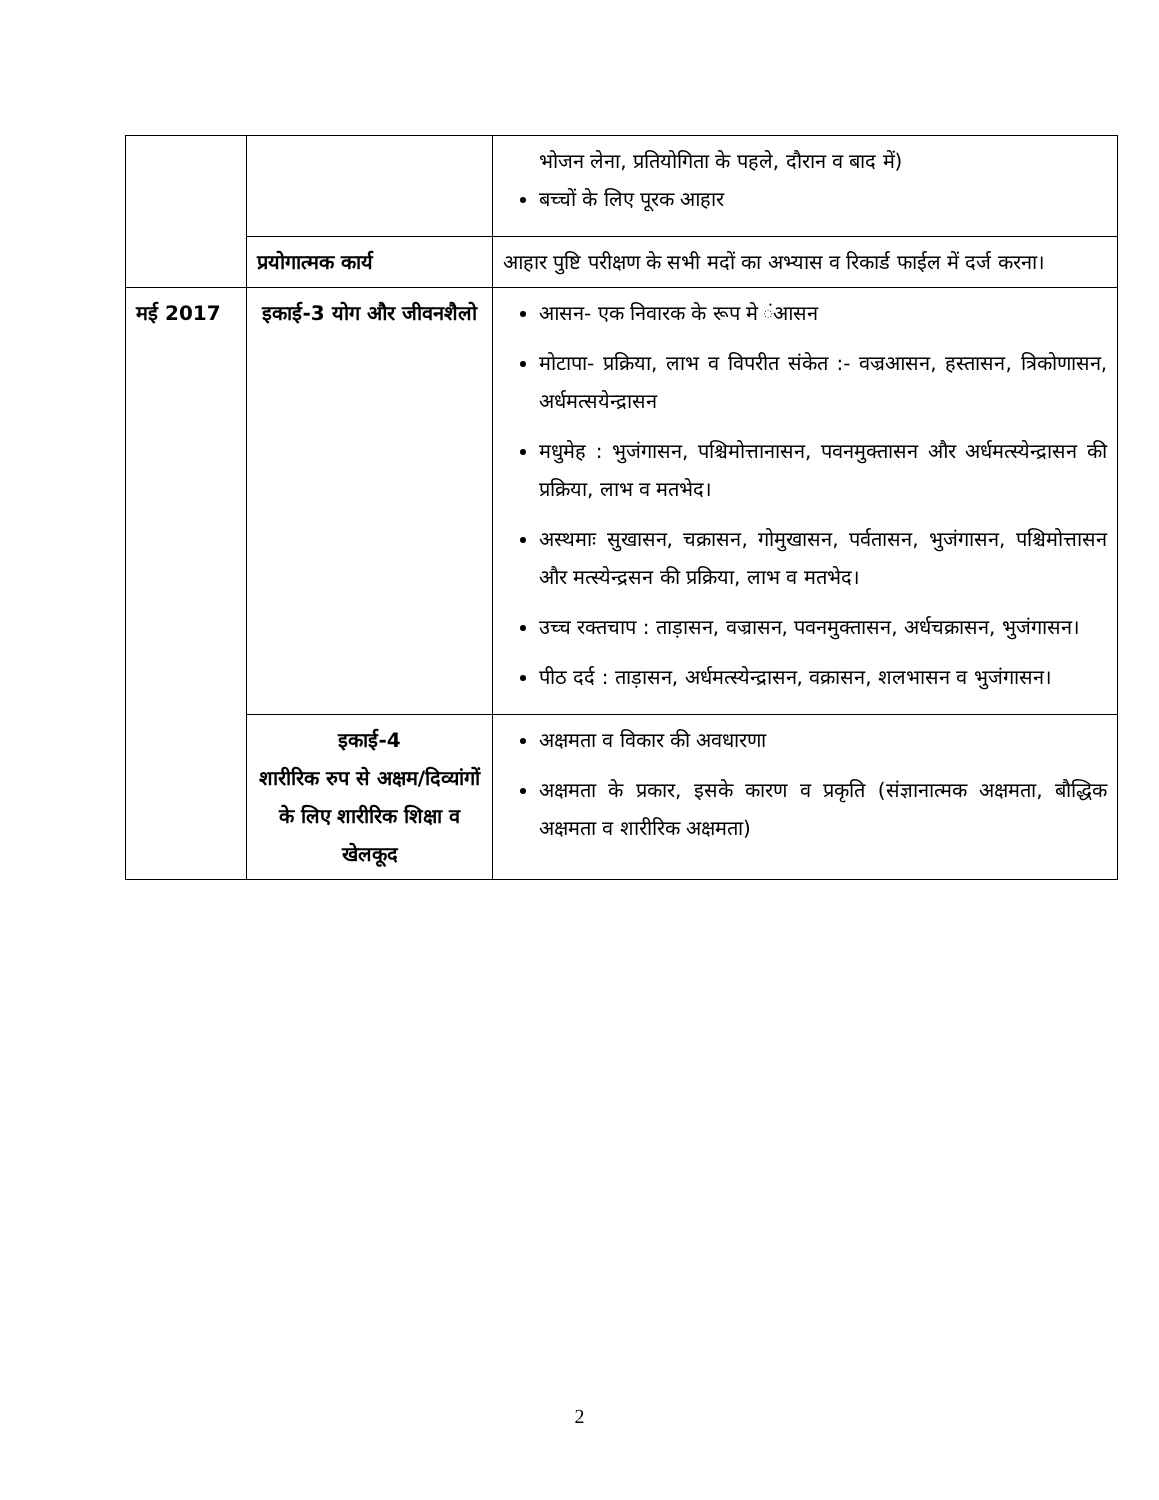| | | भोजन लेना, प्रतियोगिता के पहले, दौरान व बाद में) बच्चों के लिए पूरक आहार |
| | प्रयोगात्मक कार्य | आहार पुष्टि परीक्षण के सभी मदों का अभ्यास व रिकार्ड फाईल में दर्ज करना। |
| मई 2017 | इकाई-3 योग और जीवनशैलो | आसन- एक निवारक के रूप मे ंआसन मोटापा- प्रक्रिया, लाभ व विपरीत संकेत :- वज्रआसन, हस्तासन, त्रिकोणासन, अर्धमत्सयेन्द्रासन मधुमेह : भुजंगासन, पश्चिमोत्तानासन, पवनमुक्तासन और अर्धमत्स्येन्द्रासन की प्रक्रिया, लाभ व मतभेद। अस्थमाः सुखासन, चक्रासन, गोमुखासन, पर्वतासन, भुजंगासन, पश्चिमोत्तासन और मत्स्येन्द्रसन की प्रक्रिया, लाभ व मतभेद। उच्च रक्तचाप : ताड़ासन, वज्रासन, पवनमुक्तासन, अर्धचक्रासन, भुजंगासन। पीठ दर्द : ताड़ासन, अर्धमत्स्येन्द्रासन, वक्रासन, शलभासन व भुजंगासन। |
| | इकाई-4 शारीरिक रुप से अक्षम/दिव्यांगों के लिए शारीरिक शिक्षा व खेलकूद | अक्षमता व विकार की अवधारणा अक्षमता के प्रकार, इसके कारण व प्रकृति (संज्ञानात्मक अक्षमता, बौद्धिक अक्षमता व शारीरिक अक्षमता) |
2